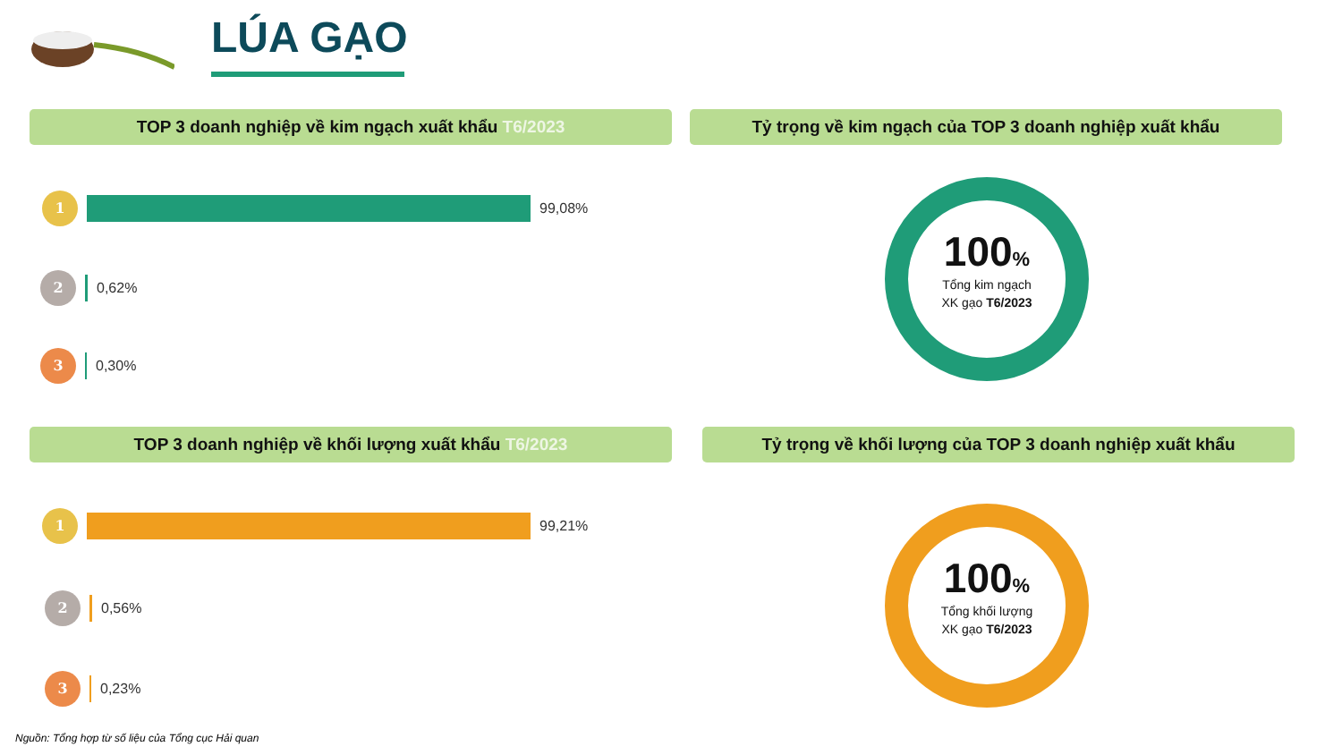LÚA GẠO
TOP 3 doanh nghiệp về kim ngạch xuất khẩu T6/2023 Tỷ trọng về kim ngạch của TOP 3 doanh nghiệp xuất khẩu
1
99,08%
2
0,62%
3
0,30%
100%
Tổng kim ngạch
XK gạo T6/2023
TOP 3 doanh nghiệp về khối lượng xuất khẩu T6/2023 Tỷ trọng về khối lượng của TOP 3 doanh nghiệp xuất khẩu
1
99,21%
2
0,56%
3
0,23%
100%
Tổng khối lượng
XK gạo T6/2023
Nguồn: Tổng hợp từ số liệu của Tổng cục Hải quan